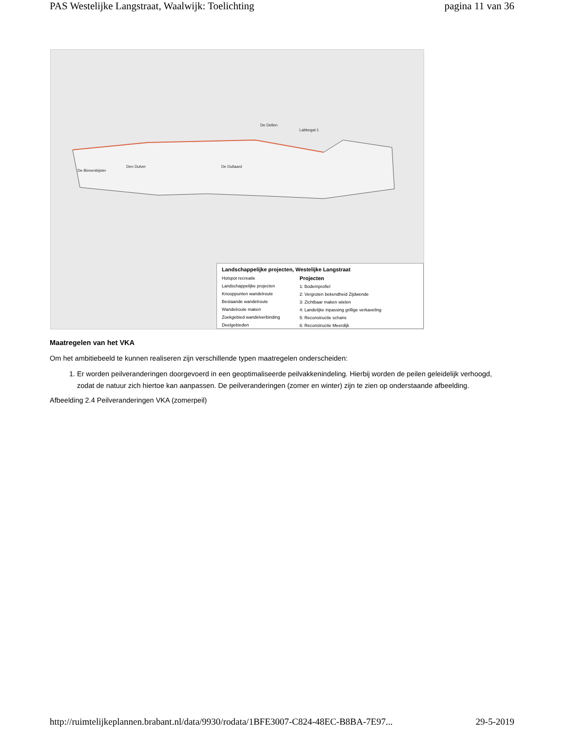PAS Westelijke Langstraat, Waalwijk: Toelichting pagina 11 van 36
De Binnenbijster
Den Dulver De Dullaard
De Dellen
Labbegat 1
Landschappelijke projecten, Westelijke Langstraat
Hotspot recreatie
Landschappelijke projecten
Knooppunten wandelroute
Bestaande wandelroute
Wandelroute maken
Zoekgebied wandelverbinding
Deelgebieden
Projecten
1: Bodemprofiel
2: Vergroten bekendheid Zijdwende
3: Zichtbaar maken wielen
4: Landelijke inpassing grillige verkaveling
5: Reconstructie schans
6: Reconstructie Meerdijk
Maatregelen van het VKA
Om het ambitiebeeld te kunnen realiseren zijn verschillende typen maatregelen onderscheiden:
1. Er worden peilveranderingen doorgevoerd in een geoptimaliseerde peilvakkenindeling. Hierbij worden de peilen geleidelijk verhoogd, zodat de natuur zich hiertoe kan aanpassen. De peilveranderingen (zomer en winter) zijn te zien op onderstaande afbeelding.
Afbeelding 2.4 Peilveranderingen VKA (zomerpeil)
http://ruimtelijkeplannen.brabant.nl/data/9930/rodata/1BFE3007-C824-48EC-B8BA-7E97... 29-5-2019